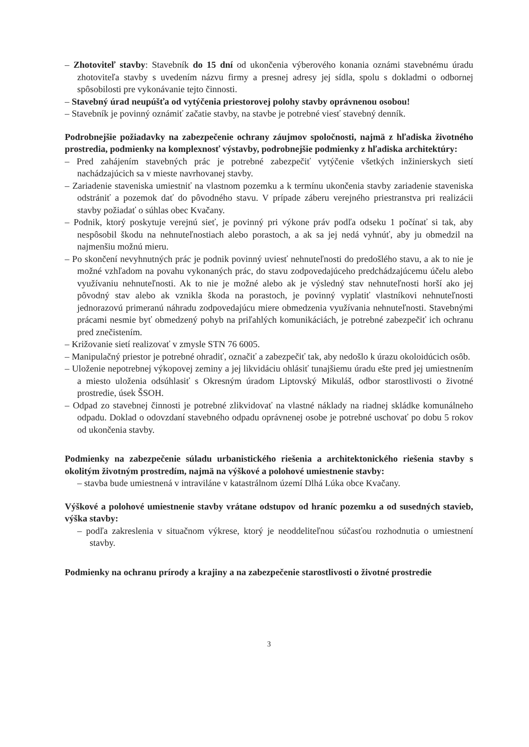– Zhotoviteľ stavby: Stavebník do 15 dní od ukončenia výberového konania oznámi stavebnému úradu zhotoviteľa stavby s uvedením názvu firmy a presnej adresy jej sídla, spolu s dokladmi o odbornej spôsobilosti pre vykonávanie tejto činnosti.
– Stavebný úrad neupúšťa od vytýčenia priestorovej polohy stavby oprávnenou osobou!
– Stavebník je povinný oznámiť začatie stavby, na stavbe je potrebné viesť stavebný denník.
Podrobnejšie požiadavky na zabezpečenie ochrany záujmov spoločnosti, najmä z hľadiska životného prostredia, podmienky na komplexnosť výstavby, podrobnejšie podmienky z hľadiska architektúry:
– Pred zahájením stavebných prác je potrebné zabezpečiť vytýčenie všetkých inžinierskych sietí nachádzajúcich sa v mieste navrhovanej stavby.
– Zariadenie staveniska umiestniť na vlastnom pozemku a k termínu ukončenia stavby zariadenie staveniska odstrániť a pozemok dať do pôvodného stavu. V prípade záberu verejného priestranstva pri realizácii stavby požiadať o súhlas obec Kvačany.
– Podnik, ktorý poskytuje verejnú sieť, je povinný pri výkone práv podľa odseku 1 počínať si tak, aby nespôsobil škodu na nehnuteľnostiach alebo porastoch, a ak sa jej nedá vyhnúť, aby ju obmedzil na najmenšiu možnú mieru.
– Po skončení nevyhnutných prác je podnik povinný uviesť nehnuteľnosti do predošlého stavu, a ak to nie je možné vzhľadom na povahu vykonaných prác, do stavu zodpovedajúceho predchádzajúcemu účelu alebo využívaniu nehnuteľnosti. Ak to nie je možné alebo ak je výsledný stav nehnuteľnosti horší ako jej pôvodný stav alebo ak vznikla škoda na porastoch, je povinný vyplatiť vlastníkovi nehnuteľnosti jednorazovú primeranú náhradu zodpovedajúcu miere obmedzenia využívania nehnuteľnosti. Stavebnými prácami nesmie byť obmedzený pohyb na priľahlých komunikáciách, je potrebné zabezpečiť ich ochranu pred znečistením.
– Križovanie sietí realizovať v zmysle STN 76 6005.
– Manipulačný priestor je potrebné ohradiť, označiť a zabezpečiť tak, aby nedošlo k úrazu okoloidúcich osôb.
– Uloženie nepotrebnej výkopovej zeminy a jej likvidáciu ohlásiť tunajšiemu úradu ešte pred jej umiestnením a miesto uloženia odsúhlasiť s Okresným úradom Liptovský Mikuláš, odbor starostlivosti o životné prostredie, úsek ŠSOH.
– Odpad zo stavebnej činnosti je potrebné zlikvidovať na vlastné náklady na riadnej skládke komunálneho odpadu. Doklad o odovzdaní stavebného odpadu oprávnenej osobe je potrebné uschovať po dobu 5 rokov od ukončenia stavby.
Podmienky na zabezpečenie súladu urbanistického riešenia a architektonického riešenia stavby s okolitým životným prostredím, najmä na výškové a polohové umiestnenie stavby:
– stavba bude umiestnená v intraviláne v katastrálnom území Dlhá Lúka obce Kvačany.
Výškové a polohové umiestnenie stavby vrátane odstupov od hraníc pozemku a od susedných stavieb, výška stavby:
– podľa zakreslenia v situačnom výkrese, ktorý je neoddeliteľnou súčasťou rozhodnutia o umiestnení stavby.
Podmienky na ochranu prírody a krajiny a na zabezpečenie starostlivosti o životné prostredie
3